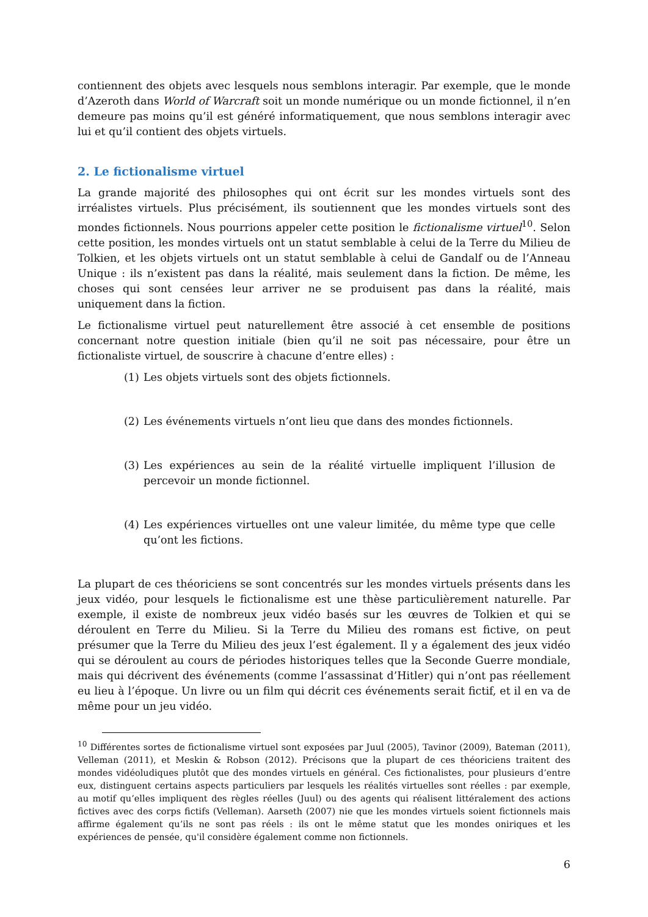contiennent des objets avec lesquels nous semblons interagir. Par exemple, que le monde d’Azeroth dans World of Warcraft soit un monde numérique ou un monde fictionnel, il n’en demeure pas moins qu’il est généré informatiquement, que nous semblons interagir avec lui et qu’il contient des objets virtuels.
2. Le fictionalisme virtuel
La grande majorité des philosophes qui ont écrit sur les mondes virtuels sont des irréalistes virtuels. Plus précisément, ils soutiennent que les mondes virtuels sont des mondes fictionnels. Nous pourrions appeler cette position le fictionalisme virtuel<sup>10</sup>. Selon cette position, les mondes virtuels ont un statut semblable à celui de la Terre du Milieu de Tolkien, et les objets virtuels ont un statut semblable à celui de Gandalf ou de l’Anneau Unique : ils n’existent pas dans la réalité, mais seulement dans la fiction. De même, les choses qui sont censées leur arriver ne se produisent pas dans la réalité, mais uniquement dans la fiction.
Le fictionalisme virtuel peut naturellement être associé à cet ensemble de positions concernant notre question initiale (bien qu’il ne soit pas nécessaire, pour être un fictionaliste virtuel, de souscrire à chacune d’entre elles) :
(1) Les objets virtuels sont des objets fictionnels.
(2) Les événements virtuels n’ont lieu que dans des mondes fictionnels.
(3) Les expériences au sein de la réalité virtuelle impliquent l’illusion de percevoir un monde fictionnel.
(4) Les expériences virtuelles ont une valeur limitée, du même type que celle qu’ont les fictions.
La plupart de ces théoriciens se sont concentrés sur les mondes virtuels présents dans les jeux vidéo, pour lesquels le fictionalisme est une thèse particulièrement naturelle. Par exemple, il existe de nombreux jeux vidéo basés sur les œuvres de Tolkien et qui se déroulent en Terre du Milieu. Si la Terre du Milieu des romans est fictive, on peut présumer que la Terre du Milieu des jeux l’est également. Il y a également des jeux vidéo qui se déroulent au cours de périodes historiques telles que la Seconde Guerre mondiale, mais qui décrivent des événements (comme l’assassinat d’Hitler) qui n’ont pas réellement eu lieu à l’époque. Un livre ou un film qui décrit ces événements serait fictif, et il en va de même pour un jeu vidéo.
<sup>10</sup> Différentes sortes de fictionalisme virtuel sont exposées par Juul (2005), Tavinor (2009), Bateman (2011), Velleman (2011), et Meskin & Robson (2012). Précisons que la plupart de ces théoriciens traitent des mondes vidéoludiques plutôt que des mondes virtuels en général. Ces fictionalistes, pour plusieurs d’entre eux, distinguent certains aspects particuliers par lesquels les réalités virtuelles sont réelles : par exemple, au motif qu’elles impliquent des règles réelles (Juul) ou des agents qui réalisent littéralement des actions fictives avec des corps fictifs (Velleman). Aarseth (2007) nie que les mondes virtuels soient fictionnels mais affirme également qu’ils ne sont pas réels : ils ont le même statut que les mondes oniriques et les expériences de pensée, qu'il considère également comme non fictionnels.
6